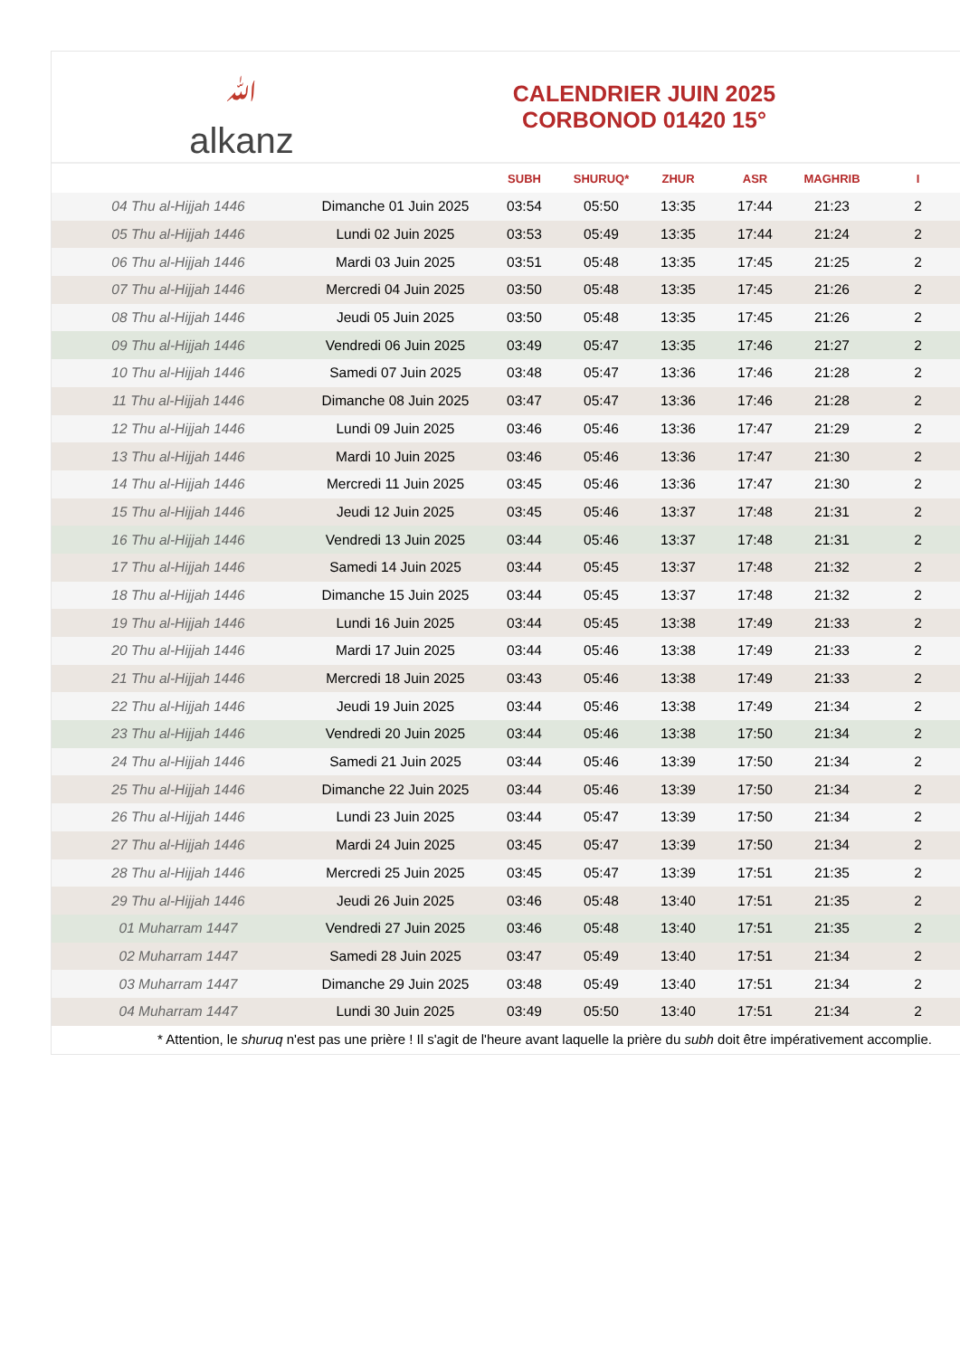ﷲalkanz
CALENDRIER JUIN 2025
CORBONOD 01420 15°
| | | SUBH | SHURUQ* | ZHUR | ASR | MAGHRIB | I |
| --- | --- | --- | --- | --- | --- | --- | --- |
| 04 Thu al-Hijjah 1446 | Dimanche 01 Juin 2025 | 03:54 | 05:50 | 13:35 | 17:44 | 21:23 | 2 |
| 05 Thu al-Hijjah 1446 | Lundi 02 Juin 2025 | 03:53 | 05:49 | 13:35 | 17:44 | 21:24 | 2 |
| 06 Thu al-Hijjah 1446 | Mardi 03 Juin 2025 | 03:51 | 05:48 | 13:35 | 17:45 | 21:25 | 2 |
| 07 Thu al-Hijjah 1446 | Mercredi 04 Juin 2025 | 03:50 | 05:48 | 13:35 | 17:45 | 21:26 | 2 |
| 08 Thu al-Hijjah 1446 | Jeudi 05 Juin 2025 | 03:50 | 05:48 | 13:35 | 17:45 | 21:26 | 2 |
| 09 Thu al-Hijjah 1446 | Vendredi 06 Juin 2025 | 03:49 | 05:47 | 13:35 | 17:46 | 21:27 | 2 |
| 10 Thu al-Hijjah 1446 | Samedi 07 Juin 2025 | 03:48 | 05:47 | 13:36 | 17:46 | 21:28 | 2 |
| 11 Thu al-Hijjah 1446 | Dimanche 08 Juin 2025 | 03:47 | 05:47 | 13:36 | 17:46 | 21:28 | 2 |
| 12 Thu al-Hijjah 1446 | Lundi 09 Juin 2025 | 03:46 | 05:46 | 13:36 | 17:47 | 21:29 | 2 |
| 13 Thu al-Hijjah 1446 | Mardi 10 Juin 2025 | 03:46 | 05:46 | 13:36 | 17:47 | 21:30 | 2 |
| 14 Thu al-Hijjah 1446 | Mercredi 11 Juin 2025 | 03:45 | 05:46 | 13:36 | 17:47 | 21:30 | 2 |
| 15 Thu al-Hijjah 1446 | Jeudi 12 Juin 2025 | 03:45 | 05:46 | 13:37 | 17:48 | 21:31 | 2 |
| 16 Thu al-Hijjah 1446 | Vendredi 13 Juin 2025 | 03:44 | 05:46 | 13:37 | 17:48 | 21:31 | 2 |
| 17 Thu al-Hijjah 1446 | Samedi 14 Juin 2025 | 03:44 | 05:45 | 13:37 | 17:48 | 21:32 | 2 |
| 18 Thu al-Hijjah 1446 | Dimanche 15 Juin 2025 | 03:44 | 05:45 | 13:37 | 17:48 | 21:32 | 2 |
| 19 Thu al-Hijjah 1446 | Lundi 16 Juin 2025 | 03:44 | 05:45 | 13:38 | 17:49 | 21:33 | 2 |
| 20 Thu al-Hijjah 1446 | Mardi 17 Juin 2025 | 03:44 | 05:46 | 13:38 | 17:49 | 21:33 | 2 |
| 21 Thu al-Hijjah 1446 | Mercredi 18 Juin 2025 | 03:43 | 05:46 | 13:38 | 17:49 | 21:33 | 2 |
| 22 Thu al-Hijjah 1446 | Jeudi 19 Juin 2025 | 03:44 | 05:46 | 13:38 | 17:49 | 21:34 | 2 |
| 23 Thu al-Hijjah 1446 | Vendredi 20 Juin 2025 | 03:44 | 05:46 | 13:38 | 17:50 | 21:34 | 2 |
| 24 Thu al-Hijjah 1446 | Samedi 21 Juin 2025 | 03:44 | 05:46 | 13:39 | 17:50 | 21:34 | 2 |
| 25 Thu al-Hijjah 1446 | Dimanche 22 Juin 2025 | 03:44 | 05:46 | 13:39 | 17:50 | 21:34 | 2 |
| 26 Thu al-Hijjah 1446 | Lundi 23 Juin 2025 | 03:44 | 05:47 | 13:39 | 17:50 | 21:34 | 2 |
| 27 Thu al-Hijjah 1446 | Mardi 24 Juin 2025 | 03:45 | 05:47 | 13:39 | 17:50 | 21:34 | 2 |
| 28 Thu al-Hijjah 1446 | Mercredi 25 Juin 2025 | 03:45 | 05:47 | 13:39 | 17:51 | 21:35 | 2 |
| 29 Thu al-Hijjah 1446 | Jeudi 26 Juin 2025 | 03:46 | 05:48 | 13:40 | 17:51 | 21:35 | 2 |
| 01 Muharram 1447 | Vendredi 27 Juin 2025 | 03:46 | 05:48 | 13:40 | 17:51 | 21:35 | 2 |
| 02 Muharram 1447 | Samedi 28 Juin 2025 | 03:47 | 05:49 | 13:40 | 17:51 | 21:34 | 2 |
| 03 Muharram 1447 | Dimanche 29 Juin 2025 | 03:48 | 05:49 | 13:40 | 17:51 | 21:34 | 2 |
| 04 Muharram 1447 | Lundi 30 Juin 2025 | 03:49 | 05:50 | 13:40 | 17:51 | 21:34 | 2 |
* Attention, le shuruq n'est pas une prière ! Il s'agit de l'heure avant laquelle la prière du subh doit être impérativement accomplie.